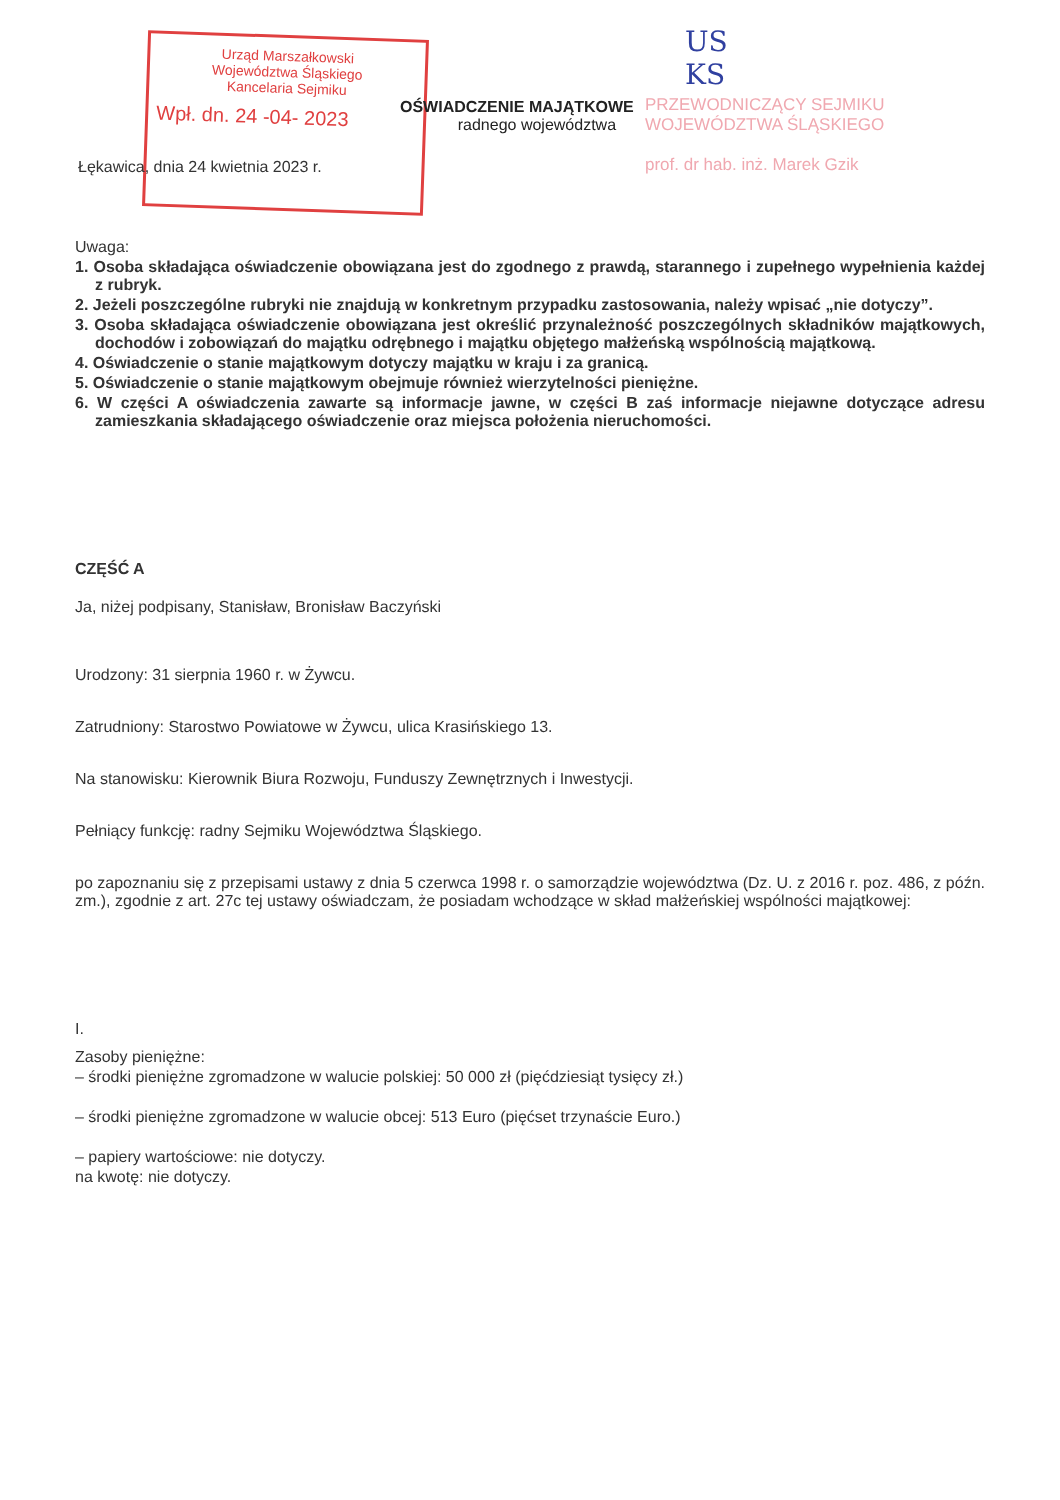Urząd Marszałkowski
Województwa Śląskiego
Kancelaria Sejmiku
Wpł. dn. 24 -04- 2023
US
KS
OŚWIADCZENIE MAJĄTKOWE
radnego województwa
PRZEWODNICZĄCY SEJMIKU
WOJEWÓDZTWA ŚLĄSKIEGO
prof. dr hab. inż. Marek Gzik
Łękawica, dnia 24 kwietnia 2023 r.
Uwaga:
1. Osoba składająca oświadczenie obowiązana jest do zgodnego z prawdą, starannego i zupełnego wypełnienia każdej z rubryk.
2. Jeżeli poszczególne rubryki nie znajdują w konkretnym przypadku zastosowania, należy wpisać „nie dotyczy”.
3. Osoba składająca oświadczenie obowiązana jest określić przynależność poszczególnych składników majątkowych, dochodów i zobowiązań do majątku odrębnego i majątku objętego małżeńską wspólnością majątkową.
4. Oświadczenie o stanie majątkowym dotyczy majątku w kraju i za granicą.
5. Oświadczenie o stanie majątkowym obejmuje również wierzytelności pieniężne.
6. W części A oświadczenia zawarte są informacje jawne, w części B zaś informacje niejawne dotyczące adresu zamieszkania składającego oświadczenie oraz miejsca położenia nieruchomości.
CZĘŚĆ A
Ja, niżej podpisany, Stanisław, Bronisław Baczyński
Urodzony: 31 sierpnia 1960 r. w Żywcu.
Zatrudniony: Starostwo Powiatowe w Żywcu, ulica Krasińskiego 13.
Na stanowisku: Kierownik Biura Rozwoju, Funduszy Zewnętrznych i Inwestycji.
Pełniący funkcję: radny Sejmiku Województwa Śląskiego.
po zapoznaniu się z przepisami ustawy z dnia 5 czerwca 1998 r. o samorządzie województwa (Dz. U. z 2016 r. poz. 486, z późn. zm.), zgodnie z art. 27c tej ustawy oświadczam, że posiadam wchodzące w skład małżeńskiej wspólności majątkowej:
I.
Zasoby pieniężne:
– środki pieniężne zgromadzone w walucie polskiej: 50 000 zł (pięćdziesiąt tysięcy zł.)
– środki pieniężne zgromadzone w walucie obcej: 513 Euro (pięćset trzynaście Euro.)
– papiery wartościowe: nie dotyczy.
na kwotę: nie dotyczy.